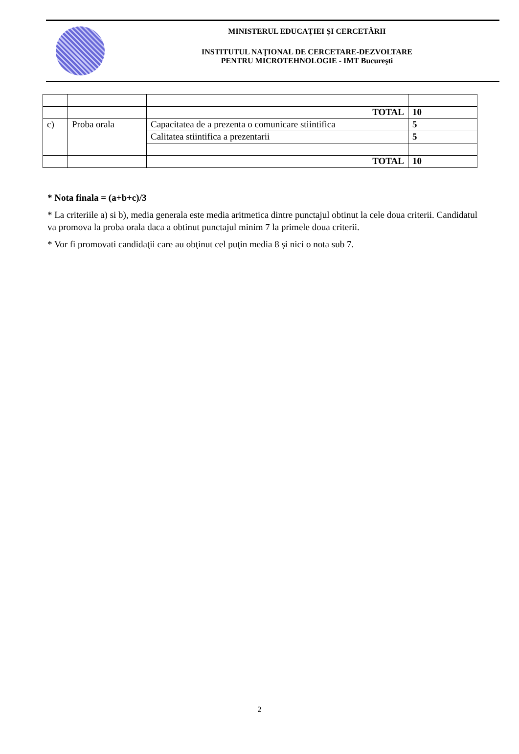MINISTERUL EDUCAŢIEI ŞI CERCETĂRII
INSTITUTUL NAŢIONAL DE CERCETARE-DEZVOLTARE
PENTRU MICROTEHNOLOGIE - IMT Bucureşti
| | | TOTAL | 10 |
| c) | Proba orala | Capacitatea de a prezenta o comunicare stiintifica | 5 |
| | | Calitatea stiintifica a prezentarii | 5 |
| | | TOTAL | 10 |
* Nota finala = (a+b+c)/3
* La criteriile a) si b), media generala este media aritmetica dintre punctajul obtinut la cele doua criterii. Candidatul va promova la proba orala daca a obtinut punctajul minim 7 la primele doua criterii.
* Vor fi promovati candidaţii care au obţinut cel puţin media 8 şi nici o nota sub 7.
2